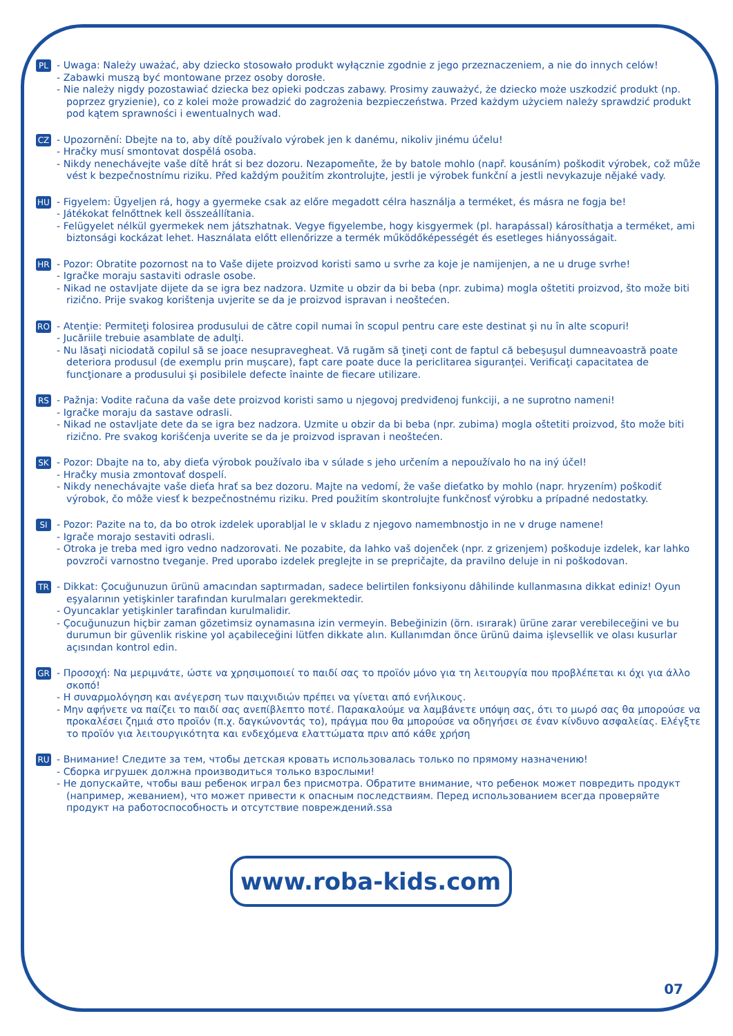PL
- Uwaga: Należy uważać, aby dziecko stosowało produkt wyłącznie zgodnie z jego przeznaczeniem, a nie do innych celów!
- Zabawki muszą być montowane przez osoby dorosłe.
- Nie należy nigdy pozostawiać dziecka bez opieki podczas zabawy. Prosimy zauważyć, że dziecko może uszkodzić produkt (np. poprzez gryzienie), co z kolei może prowadzić do zagrożenia bezpieczeństwa. Przed każdym użyciem należy sprawdzić produkt pod kątem sprawności i ewentualnych wad.
CZ
- Upozornění: Dbejte na to, aby dítě používalo výrobek jen k danému, nikoliv jinému účelu!
- Hračky musí smontovat dospělá osoba.
- Nikdy nenechávejte vaše dítě hrát si bez dozoru. Nezapomeňte, že by batole mohlo (např. kousáním) poškodit výrobek, což může vést k bezpečnostnímu riziku. Před každým použitím zkontrolujte, jestli je výrobek funkční a jestli nevykazuje nějaké vady.
HU
- Figyelem: Ügyeljen rá, hogy a gyermeke csak az előre megadott célra használja a terméket, és másra ne fogja be!
- Játékokat felnőttnek kell összeállítania.
- Felügyelet nélkül gyermekek nem játszhatnak. Vegye figyelembe, hogy kisgyermek (pl. harapással) károsíthatja a terméket, ami biztonsági kockázat lehet. Használata előtt ellenőrizze a termék működőképességét és esetleges hiányosságait.
HR
- Pozor: Obratite pozornost na to Vaše dijete proizvod koristi samo u svrhe za koje je namijenjen, a ne u druge svrhe!
- Igračke moraju sastaviti odrasle osobe.
- Nikad ne ostavljate dijete da se igra bez nadzora. Uzmite u obzir da bi beba (npr. zubima) mogla oštetiti proizvod, što može biti rizično. Prije svakog korištenja uvjerite se da je proizvod ispravan i neoštećen.
RO
- Atenţie: Permiteţi folosirea produsului de către copil numai în scopul pentru care este destinat şi nu în alte scopuri!
- Jucăriile trebuie asamblate de adulţi.
- Nu lăsaţi niciodată copilul să se joace nesupravegheat. Vă rugăm să ţineţi cont de faptul că bebeşuşul dumneavoastră poate deteriora produsul (de exemplu prin muşcare), fapt care poate duce la periclitarea siguranţei. Verificaţi capacitatea de funcţionare a produsului şi posibilele defecte înainte de fiecare utilizare.
RS
- Pažnja: Vodite računa da vaše dete proizvod koristi samo u njegovoj predviđenoj funkciji, a ne suprotno nameni!
- Igračke moraju da sastave odrasli.
- Nikad ne ostavljate dete da se igra bez nadzora. Uzmite u obzir da bi beba (npr. zubima) mogla oštetiti proizvod, što može biti rizično. Pre svakog korišćenja uverite se da je proizvod ispravan i neoštećen.
SK
- Pozor: Dbajte na to, aby dieťa výrobok používalo iba v súlade s jeho určením a nepoužívalo ho na iný účel!
- Hračky musia zmontovať dospelí.
- Nikdy nenechávajte vaše dieťa hrať sa bez dozoru. Majte na vedomí, že vaše dieťatko by mohlo (napr. hryzením) poškodiť výrobok, čo môže viesť k bezpečnostnému riziku. Pred použitím skontrolujte funkčnosť výrobku a prípadné nedostatky.
SI
- Pozor: Pazite na to, da bo otrok izdelek uporabljal le v skladu z njegovo namembnostjo in ne v druge namene!
- Igrače morajo sestaviti odrasli.
- Otroka je treba med igro vedno nadzorovati. Ne pozabite, da lahko vaš dojenček (npr. z grizenjem) poškoduje izdelek, kar lahko povzroči varnostno tveganje. Pred uporabo izdelek preglejte in se prepričajte, da pravilno deluje in ni poškodovan.
TR
- Dikkat: Çocuğunuzun ürünü amacından saptırmadan, sadece belirtilen fonksiyonu dâhilinde kullanmasına dikkat ediniz! Oyun eşyalarının yetişkinler tarafından kurulmaları gerekmektedir.
- Oyuncaklar yetişkinler tarafindan kurulmalidir.
- Çocuğunuzun hiçbir zaman gözetimsiz oynamasına izin vermeyin. Bebeğinizin (örn. ısırarak) ürüne zarar verebileceğini ve bu durumun bir güvenlik riskine yol açabileceğini lütfen dikkate alın. Kullanımdan önce ürünü daima işlevsellik ve olası kusurlar açısından kontrol edin.
GR
- Προσοχή: Να μεριμνάτε, ώστε να χρησιμοποιεί το παιδί σας το προϊόν μόνο για τη λειτουργία που προβλέπεται κι όχι για άλλο σκοπό!
- Η συναρμολόγηση και ανέγερση των παιχνιδιών πρέπει να γίνεται από ενήλικους.
- Μην αφήνετε να παίζει το παιδί σας ανεπίβλεπτο ποτέ. Παρακαλούμε να λαμβάνετε υπόψη σας, ότι το μωρό σας θα μπορούσε να προκαλέσει ζημιά στο προϊόν (π.χ. δαγκώνοντάς το), πράγμα που θα μπορούσε να οδηγήσει σε έναν κίνδυνο ασφαλείας. Ελέγξτε το προϊόν για λειτουργικότητα και ενδεχόμενα ελαττώματα πριν από κάθε χρήση
RU
- Внимание! Следите за тем, чтобы детская кровать использовалась только по прямому назначению!
- Сборка игрушек должна производиться только взрослыми!
- Не допускайте, чтобы ваш ребенок играл без присмотра. Обратите внимание, что ребенок может повредить продукт (например, жеванием), что может привести к опасным последствиям. Перед использованием всегда проверяйте продукт на работоспособность и отсутствие повреждений.ssa
www.roba-kids.com
07